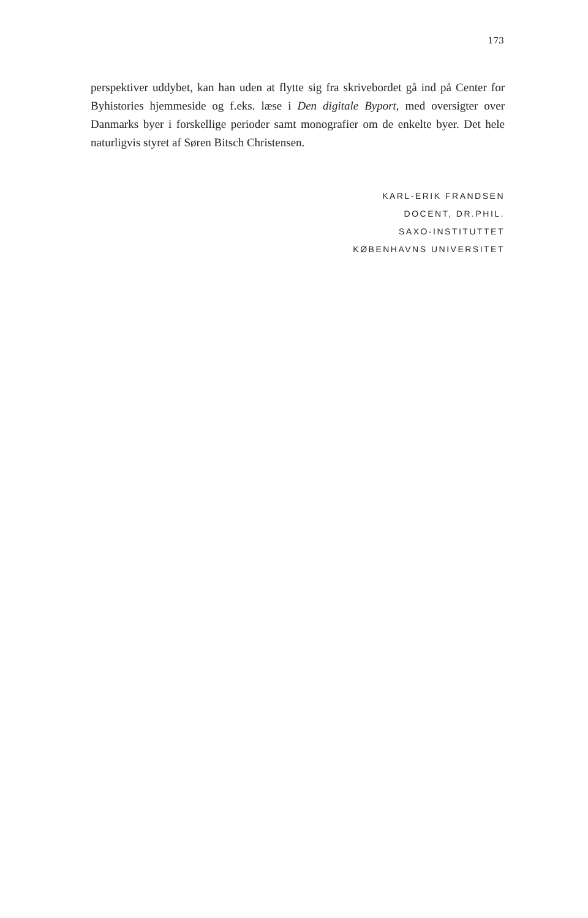173
perspektiver uddybet, kan han uden at flytte sig fra skrivebordet gå ind på Center for Byhistories hjemmeside og f.eks. læse i Den digitale Byport, med oversigter over Danmarks byer i forskellige perioder samt monografier om de enkelte byer. Det hele naturligvis styret af Søren Bitsch Christensen.
KARL-ERIK FRANDSEN
DOCENT, DR.PHIL.
SAXO-INSTITUTTET
KØBENHAVNS UNIVERSITET